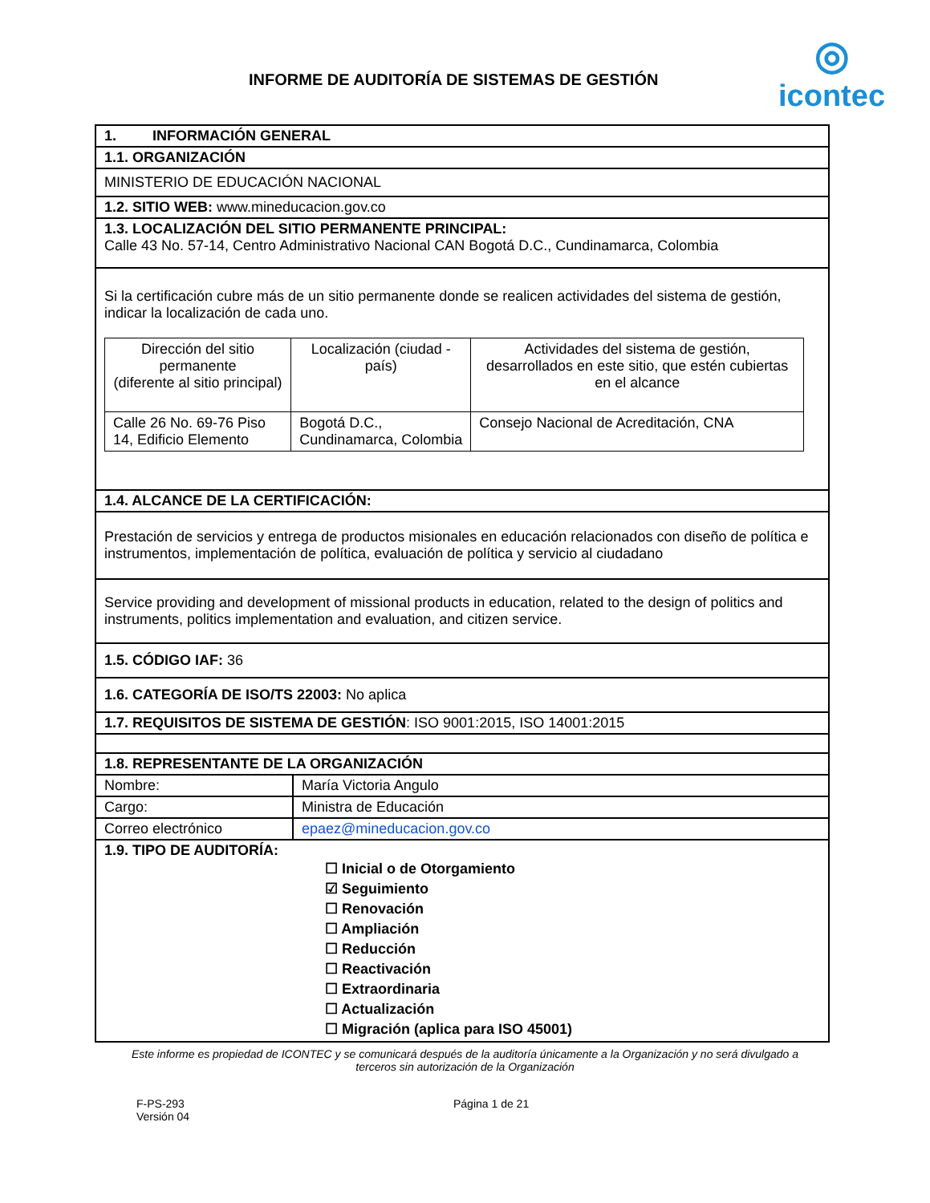INFORME DE AUDITORÍA DE SISTEMAS DE GESTIÓN
◎
icontec
| 1. INFORMACIÓN GENERAL | |
| 1.1. ORGANIZACIÓN | |
| MINISTERIO DE EDUCACIÓN NACIONAL | |
| 1.2. SITIO WEB: www.mineducacion.gov.co | |
| 1.3. LOCALIZACIÓN DEL SITIO PERMANENTE PRINCIPAL: Calle 43 No. 57-14, Centro Administrativo Nacional CAN Bogotá D.C., Cundinamarca, Colombia | |
| Si la certificación cubre más de un sitio permanente donde se realicen actividades del sistema de gestión, indicar la localización de cada uno. / Dirección del sitio permanente (diferente al sitio principal) / Localización (ciudad - país) / Actividades del sistema de gestión, desarrollados en este sitio, que estén cubiertas en el alcance / / Calle 26 No. 69-76 Piso 14, Edificio Elemento / Bogotá D.C., Cundinamarca, Colombia / Consejo Nacional de Acreditación, CNA / | |
| 1.4. ALCANCE DE LA CERTIFICACIÓN: | |
| Prestación de servicios y entrega de productos misionales en educación relacionados con diseño de política e instrumentos, implementación de política, evaluación de política y servicio al ciudadano | |
| Service providing and development of missional products in education, related to the design of politics and instruments, politics implementation and evaluation, and citizen service. | |
| 1.5. CÓDIGO IAF: 36 | |
| 1.6. CATEGORÍA DE ISO/TS 22003: No aplica | |
| 1.7. REQUISITOS DE SISTEMA DE GESTIÓN : ISO 9001:2015, ISO 14001:2015 | |
| 1.8. REPRESENTANTE DE LA ORGANIZACIÓN | |
| Nombre: | María Victoria Angulo |
| Cargo: | Ministra de Educación |
| Correo electrónico | epaez@mineducacion.gov.co |
| 1.9. TIPO DE AUDITORÍA: ☐ Inicial o de Otorgamiento ☑ Seguimiento ☐ Renovación ☐ Ampliación ☐ Reducción ☐ Reactivación ☐ Extraordinaria ☐ Actualización ☐ Migración (aplica para ISO 45001) | |
Este informe es propiedad de ICONTEC y se comunicará después de la auditoría únicamente a la Organización y no será divulgado a terceros sin autorización de la Organización
F-PS-293
Versión 04
Página 1 de 21